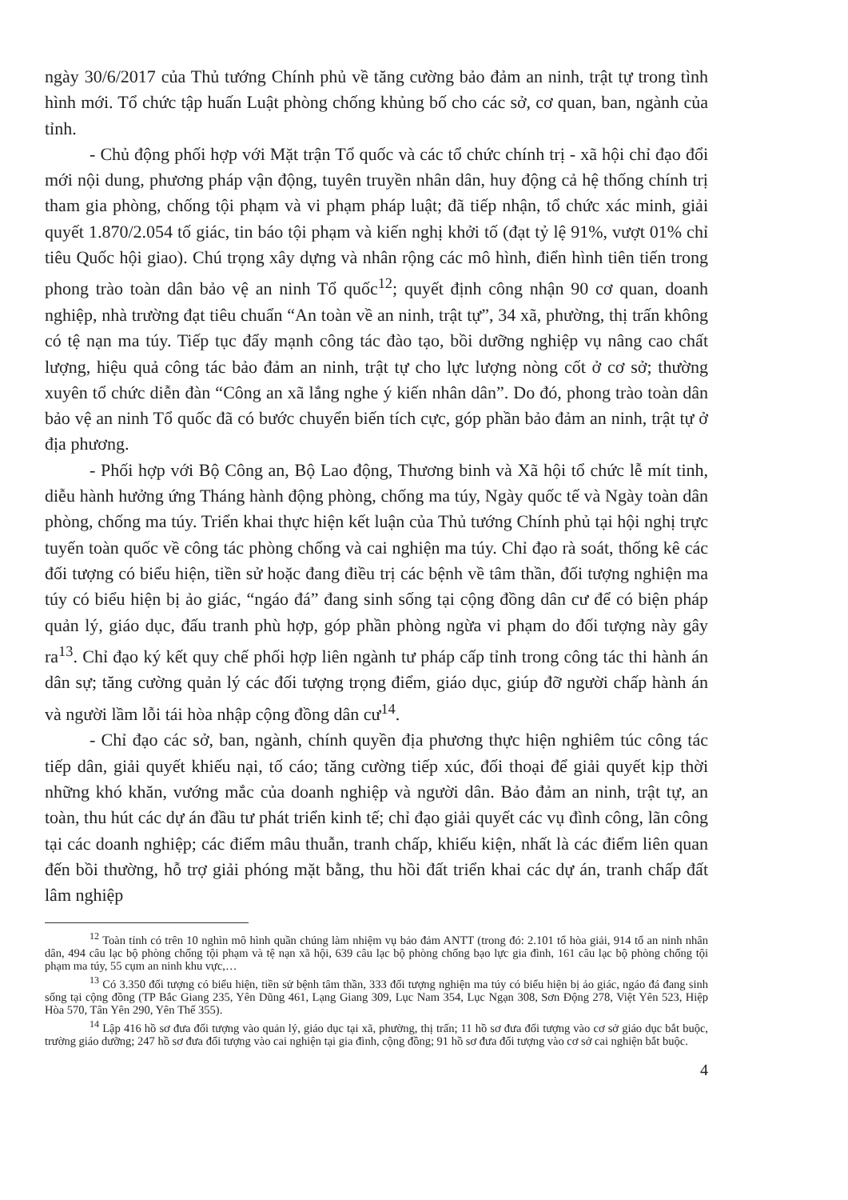ngày 30/6/2017 của Thủ tướng Chính phủ về tăng cường bảo đảm an ninh, trật tự trong tình hình mới. Tổ chức tập huấn Luật phòng chống khủng bố cho các sở, cơ quan, ban, ngành của tỉnh.
- Chủ động phối hợp với Mặt trận Tổ quốc và các tổ chức chính trị - xã hội chỉ đạo đổi mới nội dung, phương pháp vận động, tuyên truyền nhân dân, huy động cả hệ thống chính trị tham gia phòng, chống tội phạm và vi phạm pháp luật; đã tiếp nhận, tổ chức xác minh, giải quyết 1.870/2.054 tố giác, tin báo tội phạm và kiến nghị khởi tố (đạt tỷ lệ 91%, vượt 01% chỉ tiêu Quốc hội giao). Chú trọng xây dựng và nhân rộng các mô hình, điển hình tiên tiến trong phong trào toàn dân bảo vệ an ninh Tổ quốc<sup>12</sup>; quyết định công nhận 90 cơ quan, doanh nghiệp, nhà trường đạt tiêu chuẩn “An toàn về an ninh, trật tự”, 34 xã, phường, thị trấn không có tệ nạn ma túy. Tiếp tục đẩy mạnh công tác đào tạo, bồi dưỡng nghiệp vụ nâng cao chất lượng, hiệu quả công tác bảo đảm an ninh, trật tự cho lực lượng nòng cốt ở cơ sở; thường xuyên tổ chức diễn đàn “Công an xã lắng nghe ý kiến nhân dân”. Do đó, phong trào toàn dân bảo vệ an ninh Tổ quốc đã có bước chuyển biến tích cực, góp phần bảo đảm an ninh, trật tự ở địa phương.
- Phối hợp với Bộ Công an, Bộ Lao động, Thương binh và Xã hội tổ chức lễ mít tinh, diễu hành hưởng ứng Tháng hành động phòng, chống ma túy, Ngày quốc tế và Ngày toàn dân phòng, chống ma túy. Triển khai thực hiện kết luận của Thủ tướng Chính phủ tại hội nghị trực tuyến toàn quốc về công tác phòng chống và cai nghiện ma túy. Chỉ đạo rà soát, thống kê các đối tượng có biểu hiện, tiền sử hoặc đang điều trị các bệnh về tâm thần, đối tượng nghiện ma túy có biểu hiện bị ảo giác, “ngáo đá” đang sinh sống tại cộng đồng dân cư để có biện pháp quản lý, giáo dục, đấu tranh phù hợp, góp phần phòng ngừa vi phạm do đối tượng này gây ra<sup>13</sup>. Chỉ đạo ký kết quy chế phối hợp liên ngành tư pháp cấp tỉnh trong công tác thi hành án dân sự; tăng cường quản lý các đối tượng trọng điểm, giáo dục, giúp đỡ người chấp hành án và người lầm lỗi tái hòa nhập cộng đồng dân cư<sup>14</sup>.
- Chỉ đạo các sở, ban, ngành, chính quyền địa phương thực hiện nghiêm túc công tác tiếp dân, giải quyết khiếu nại, tố cáo; tăng cường tiếp xúc, đối thoại để giải quyết kịp thời những khó khăn, vướng mắc của doanh nghiệp và người dân. Bảo đảm an ninh, trật tự, an toàn, thu hút các dự án đầu tư phát triển kinh tế; chỉ đạo giải quyết các vụ đình công, lãn công tại các doanh nghiệp; các điểm mâu thuẫn, tranh chấp, khiếu kiện, nhất là các điểm liên quan đến bồi thường, hỗ trợ giải phóng mặt bằng, thu hồi đất triển khai các dự án, tranh chấp đất lâm nghiệp
<sup>12</sup> Toàn tỉnh có trên 10 nghìn mô hình quần chúng làm nhiệm vụ bảo đảm ANTT (trong đó: 2.101 tổ hòa giải, 914 tổ an ninh nhân dân, 494 câu lạc bộ phòng chống tội phạm và tệ nạn xã hội, 639 câu lạc bộ phòng chống bạo lực gia đình, 161 câu lạc bộ phòng chống tội phạm ma túy, 55 cụm an ninh khu vực,…
<sup>13</sup> Có 3.350 đối tượng có biểu hiện, tiền sử bệnh tâm thần, 333 đối tượng nghiện ma túy có biểu hiện bị ảo giác, ngáo đá đang sinh sống tại cộng đồng (TP Bắc Giang 235, Yên Dũng 461, Lạng Giang 309, Lục Nam 354, Lục Ngạn 308, Sơn Động 278, Việt Yên 523, Hiệp Hòa 570, Tân Yên 290, Yên Thế 355).
<sup>14</sup> Lập 416 hồ sơ đưa đối tượng vào quản lý, giáo dục tại xã, phường, thị trấn; 11 hồ sơ đưa đối tượng vào cơ sở giáo dục bắt buộc, trường giáo dưỡng; 247 hồ sơ đưa đối tượng vào cai nghiện tại gia đình, cộng đồng; 91 hồ sơ đưa đối tượng vào cơ sở cai nghiện bắt buộc.
4